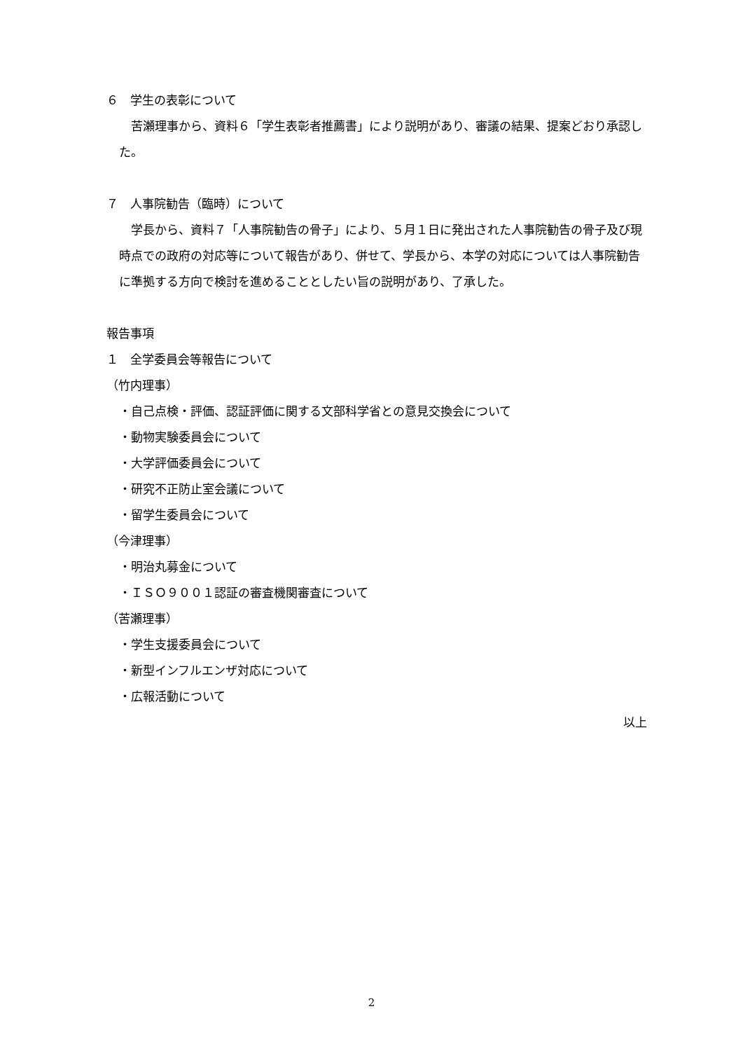６　学生の表彰について
　苦瀬理事から、資料６「学生表彰者推薦書」により説明があり、審議の結果、提案どおり承認した。
７　人事院勧告（臨時）について
　学長から、資料７「人事院勧告の骨子」により、５月１日に発出された人事院勧告の骨子及び現時点での政府の対応等について報告があり、併せて、学長から、本学の対応については人事院勧告に準拠する方向で検討を進めることとしたい旨の説明があり、了承した。
報告事項
１　全学委員会等報告について
（竹内理事）
・自己点検・評価、認証評価に関する文部科学省との意見交換会について
・動物実験委員会について
・大学評価委員会について
・研究不正防止室会議について
・留学生委員会について
（今津理事）
・明治丸募金について
・ＩＳＯ９００１認証の審査機関審査について
（苦瀬理事）
・学生支援委員会について
・新型インフルエンザ対応について
・広報活動について
以上
2